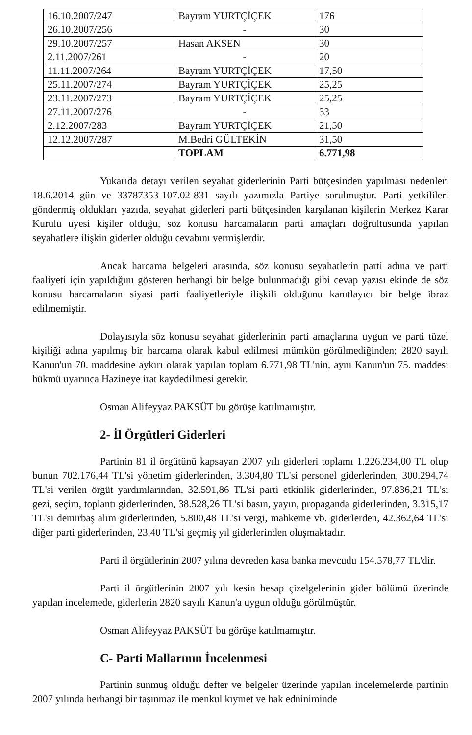| 16.10.2007/247 | Bayram YURTÇİÇEK | 176 |
| 26.10.2007/256 | - | 30 |
| 29.10.2007/257 | Hasan AKSEN | 30 |
| 2.11.2007/261 | - | 20 |
| 11.11.2007/264 | Bayram YURTÇİÇEK | 17,50 |
| 25.11.2007/274 | Bayram YURTÇİÇEK | 25,25 |
| 23.11.2007/273 | Bayram YURTÇİÇEK | 25,25 |
| 27.11.2007/276 | - | 33 |
| 2.12.2007/283 | Bayram YURTÇİÇEK | 21,50 |
| 12.12.2007/287 | M.Bedri GÜLTEKİN | 31,50 |
| | TOPLAM | 6.771,98 |
Yukarıda detayı verilen seyahat giderlerinin Parti bütçesinden yapılması nedenleri 18.6.2014 gün ve 33787353-107.02-831 sayılı yazımızla Partiye sorulmuştur. Parti yetkilileri göndermiş oldukları yazıda, seyahat giderleri parti bütçesinden karşılanan kişilerin Merkez Karar Kurulu üyesi kişiler olduğu, söz konusu harcamaların parti amaçları doğrultusunda yapılan seyahatlere ilişkin giderler olduğu cevabını vermişlerdir.
Ancak harcama belgeleri arasında, söz konusu seyahatlerin parti adına ve parti faaliyeti için yapıldığını gösteren herhangi bir belge bulunmadığı gibi cevap yazısı ekinde de söz konusu harcamaların siyasi parti faaliyetleriyle ilişkili olduğunu kanıtlayıcı bir belge ibraz edilmemiştir.
Dolayısıyla söz konusu seyahat giderlerinin parti amaçlarına uygun ve parti tüzel kişiliği adına yapılmış bir harcama olarak kabul edilmesi mümkün görülmediğinden; 2820 sayılı Kanun'un 70. maddesine aykırı olarak yapılan toplam 6.771,98 TL'nin, aynı Kanun'un 75. maddesi hükmü uyarınca Hazineye irat kaydedilmesi gerekir.
Osman Alifeyyaz PAKSÜT bu görüşe katılmamıştır.
2- İl Örgütleri Giderleri
Partinin 81 il örgütünü kapsayan 2007 yılı giderleri toplamı 1.226.234,00 TL olup bunun 702.176,44 TL'si yönetim giderlerinden, 3.304,80 TL'si personel giderlerinden, 300.294,74 TL'si verilen örgüt yardımlarından, 32.591,86 TL'si parti etkinlik giderlerinden, 97.836,21 TL'si gezi, seçim, toplantı giderlerinden, 38.528,26 TL'si basın, yayın, propaganda giderlerinden, 3.315,17 TL'si demirbaş alım giderlerinden, 5.800,48 TL'si vergi, mahkeme vb. giderlerden, 42.362,64 TL'si diğer parti giderlerinden, 23,40 TL'si geçmiş yıl giderlerinden oluşmaktadır.
Parti il örgütlerinin 2007 yılına devreden kasa banka mevcudu 154.578,77 TL'dir.
Parti il örgütlerinin 2007 yılı kesin hesap çizelgelerinin gider bölümü üzerinde yapılan incelemede, giderlerin 2820 sayılı Kanun'a uygun olduğu görülmüştür.
Osman Alifeyyaz PAKSÜT bu görüşe katılmamıştır.
C- Parti Mallarının İncelenmesi
Partinin sunmuş olduğu defter ve belgeler üzerinde yapılan incelemelerde partinin 2007 yılında herhangi bir taşınmaz ile menkul kıymet ve hak edniniminde